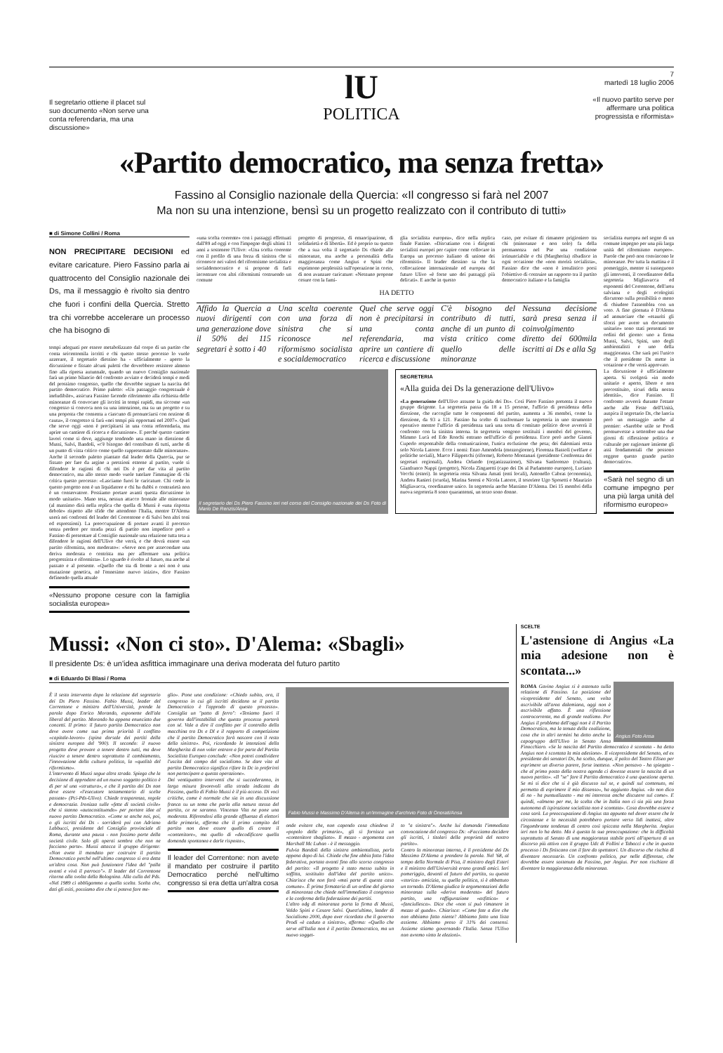Il segretario ottiene il placet sul suo documento «Non serve una conta referendaria, ma una discussione»
lU
POLITICA
7
martedì 18 luglio 2006
«Il nuovo partito serve per affermare una politica progressista e riformista»
«Partito democratico, ma senza fretta»
Fassino al Consiglio nazionale della Quercia: «Il congresso si farà nel 2007
Ma non su una intenzione, bensì su un progetto realizzato con il contributo di tutti»
■ di Simone Collini / Roma
NON PRECIPITARE DECISIONI ed evitare caricature. Piero Fassino parla ai quattrocento del Consiglio nazionale dei Ds, ma il messaggio è rivolto sia dentro che fuori i confini della Quercia. Stretto tra chi vorrebbe accelerare un processo che ha bisogno di
tempi adeguati per essere metabolizzato dal corpo di un partito che conta seicentomila iscritti e chi questo stesso processo lo vuole azzerare, il segretario diessino ha - ufficialmente - aperto la discussione e fissato alcuni paletti che dovrebbero resistere almeno fino alla ripresa autunnale, quando un nuovo Consiglio nazionale farà un primo bilancio del confronto avviato e deciderà tempi e modi del prossimo congresso, quello che dovrebbe segnare la nascita del partito democratico. Primo paletto: «Un passaggio congressuale è ineludibile», assicura Fassino facendo riferimento alla richiesta delle minoranze di convocare gli iscritti in tempi rapidi, ma siccome «un congresso si convoca non su una intenzione, ma su un progetto e su una proposta che consenta a ciascuno di pronunciarsi con nozione di causa», il congresso si farà «nei tempi più opportuni nel 2007». Quel che serve oggi «non è precipitarsi in una conta referendaria, ma aprire un cantiere di ricerca e discussione». E perché questo cantiere lavori come si deve, aggiunge tendendo una mano in direzione di Mussi, Salvi, Bandoli, «c'è bisogno del contributo di tutti, anche di un punto di vista critico come quello rappresentato dalle minoranze». Anche il secondo paletto piantato dal leader della Quercia, pur se fissato per fare da argine a pressioni esterne al partito, vuole sì difendere le ragioni di chi nei Ds è per dar vita al partito democratico, ma allo stesso modo vuole tutelare l'immagine di chi critica questo processo: «Lasciamo fuori le caricature. Chi crede in questo progetto non è un liquidatore e chi ha dubbi o contrarietà non è un conservatore. Possiamo portare avanti questa discussione in modo unitario». Mano tesa, nessun attacco frontale alle minoranze (al massimo dirà nella replica che quella di Mussi è «una risposta debole» rispetto alle sfide che attendono l'Italia, mentre D'Alema userà nei confronti del leader del Correntone e di Salvi ben altri toni ed espressioni). La preoccupazione di portare avanti il processo senza perdere per strada pezzi di partito non impedisce però a Fassino di presentare al Consiglio nazionale una relazione tutta tesa a difendere le ragioni dell'Ulivo che verrà, e che dovrà essere «un partito riformista, non moderato»: «Serve non per assecondare una deriva moderata o centrista ma per affermare una politica progressista e riformista». Lo sguardo è rivolto al futuro, ma anche al passato e al presente. «Quello che sta di fronte a noi non è una mutazione genetica, né l'ennesimo nuovo inizio», dice Fassino definendo quella attuale
«Nessuno propone cesure con la famiglia socialista europea»
«una scelta coerente» con i passaggi effettuati dall'89 ad oggi e con l'impegno degli ultimi 11 anni a sostenere l'Ulivo: «Una scelta coerente con il profilo di una forza di sinistra che si riconosce nei valori del riformismo socialista e socialdemocratico e si propone di farli incontrare con altri riformismi costruendo un comune
progetto di progresso, di emancipazione, di solidarietà e di libertà». Ed è proprio su questo che a sua volta il segretario Ds chiede alle minoranze, ma anche a personalità della maggioranza come Angius e Spini che esprimono perplessità sull'operazione in corso, di non avanzare caricature: «Nessuno propone cesure con la fami-
glia socialista europea», dice nella replica finale Fassino. «Discutiamo con i dirigenti socialisti europei per capire come collocare in Europa un processo italiano di unione dei riformisti». Il leader diessino sa che la collocazione internazionale ed europea del futuro Ulivo «è forse uno dei passaggi più delicati». E anche in questo
caso, per evitare di rimanere prigioniero tra chi (minoranze e non solo) fa della permanenza nel Pse una condizione irrinunciabile e chi (Margherita) ribadisce in ogni occasione che «non morirà socialista», Fassino dice che «non è irrealistico porsi l'obiettivo di costruire un rapporto tra il partito democratico italiano e la famiglia
HA DETTO
Affido la Quercia a nuovi dirigenti con una generazione dove il 50% dei 115 segretari è sotto i 40
Una scelta coerente con una forza di sinistra che si riconosce nel riformismo socialista e socialdemocratico
Quel che serve oggi non è precipitarsi in una conta referendaria, ma aprire un cantiere di ricerca e discussione
C'è bisogno del contributo di tutti, anche di un punto di vista critico come quello delle minoranze
Nessuna decisione sarà presa senza il coinvolgimento diretto dei 600mila iscritti ai Ds e alla Sg
Il segretario dei Ds Piero Fassino ieri nel corso del Consiglio nazionale dei Ds Foto di Mario De Renzis/Ansa
SEGRETERIA
«Alla guida dei Ds la generazione dell'Ulivo»
«La generazione dell'Ulivo assume la guida dei Ds». Così Piero Fassino presenta il nuovo gruppo dirigente. La segreteria passa da 18 a 15 persone, l'ufficio di presidenza della direzione, che raccoglie tutte le componenti del partito, aumenta a 36 membri, come la direzione, da 93 a 121. Fassino ha scelto di trasformare la segreteria in uno strumento operativo mentre l'ufficio di presidenza sarà una sorta di comitato politico dove avverrà il confronto con la sinistra interna. In segreteria vengono sostituiti i membri del governo, Mimmo Lucà ed Edo Ronchi entrano nell'ufficio di presidenza. Esce però anche Gianni Cuperlo responsabile della comunicazione, l'unica esclusione che pesa; dei dalemiani resta solo Nicola Latorre. Ecco i nomi: Enzo Amendola (mezzogiorno), Fiorenza Bassoli (welfare e politiche sociali), Marco Filippeschi (riforme), Roberto Montanari (presidente Conferenza dei segretari regionali), Andrea Orlando (organizzazione), Silvana Sanlorenzo (cultura), Gianfranco Nappi (progetto), Nicola Zingaretti (capo dei Ds al Parlamento europeo), Luciano Vecchi (esteri). In segreteria resta Silvana Amati (enti locali), Antonello Cabras (economia), Andrea Ranieri (scuola), Marina Sereni e Nicola Latorre, il tesoriere Ugo Sposetti e Maurizio Migliavacca, coordinatore unico. In segreteria anche Massimo D'Alema. Dei 15 membri della nuova segreteria 8 sono quarantenni, un terzo sono donne.
socialista europea nel segno di un comune impegno per una più larga unità del riformismo europeo». Parole che però non convincono le minoranze. Per tutta la mattina e il pomeriggio, mentre si susseguono gli interventi, il coordinatore della segreteria Migliavacca ed esponenti del Correntone, dell'area salviana e degli ecologisti discutono sulla possibilità o meno di chiudere l'assemblea con un voto. A fine giornata è D'Alema ad annunciare che «esauriti gli sforzi per avere un documento unitario» sono stati presentati tre ordini del giorno: uno a firma Mussi, Salvi, Spini, uno degli ambientalisti e uno della maggioranza. Che sarà poi l'unico che il presidente Ds mette in votazione e che verrà approvato.
La discussione è ufficialmente aperta. Si svolgerà «in modo unitario e aperto, libero e non precostituito, sicuri della nostra identità», dice Fassino. Il confronto avverrà durante l'estate anche alle Feste dell'Unità, auspica il segretario Ds, che lancia però un messaggio anche al premier: «Sarebbe utile se Prodi promuovesse a settembre una due giorni di riflessione politica e culturale per ragionare insieme gli assi fondamentali che possono reggere questo grande partito democratico».
«Sarà nel segno di un comune impegno per una più larga unità del riformismo europeo»
Mussi: «Non ci sto». D'Alema: «Sbagli»
Il presidente Ds: è un'idea asfittica immaginare una deriva moderata del futuro partito
■ di Eduardo Di Blasi / Roma
È il sesto intervento dopo la relazione del segretario dei Ds Piero Fassino. Fabio Mussi, leader del Correntone e ministro dell'Università, prende la parola dopo Enrico Morando, esponente dell'ala liberal del partito. Morando ha appena enunciato due concetti. Il primo: il futuro partito Democratico non deve avere come sua prima priorità il conflitto «capitale-lavoro» (spina dorsale dei partiti della sinistra europea del '900). Il secondo: il nuovo progetto deve provare a tenere dentro tutti, ma deve riuscire a tenere dentro soprattutto il cambiamento, l'innovazione della cultura politica, la «qualità del riformismo».
L'intervento di Mussi segue altra strada. Spiega che la decisione di approdare ad un nuovo soggetto politico è di per sé una «struttura», e che il partito dei Ds non deve essere «l'esecutore testamentario di scelte passate» (Pci-Pds-Ulivo). Chiede trasparenza, regole e democrazia. Ironizza sulle «fette di società civile» che si stanno «autocostituendo» per portare idee al nuovo partito Democratico. «Come se anche noi, poi, o gli iscritti dei Ds - sorriderà poi con Adriano Labbucci, presidente del Consiglio provinciale di Roma, durante una pausa - non fossimo parte della società civile. Solo gli operai sembra che non ne facciano parte». Mussi attacca il gruppo dirigente: «Non avete il mandato per costruire il partito Democratico perché nell'ultimo congresso si era detta un'altra cosa. Non può funzionare l'idea del "palla avanti e vivà il parroco"». Il leader del Correntone ritorna alla svolta della Bolognina. Alla culla del Pds. «Nel 1989 ci obbligammo a quella scelta. Scelta che, dati gli esiti, possiamo dire che si poteva fare me-
glio». Pone una condizione: «Chiedo subito, ora, il congresso in cui gli iscritti decidano se il partito Democratico è l'approdo di questo processo». Consiglia un "patto di ferro": «Teniamo fuori il governo dall'instabilità che questo processo porterà con sé. Vale a dire il conflitto per il controllo della macchina tra Ds e Dl e il rapporto di competizione che il partito Democratico farà nascere con il resto della sinistra». Poi, ricordando le intenzioni della Margherita di non voler entrare a far parte del Partito Socialista Europeo conclude: «Non potrei condividere l'uscita dal campo del socialismo. Se dare vita al partito Democratico significa rifare la Dc io preferirei non partecipare a questa operazione».
Dei ventiquattro interventi che si succederanno, in larga misura favorevoli alla strada indicata da Fassino, quello di Fabio Mussi è il più acceso. Di voci critiche, come è normale che sia in una discussione franca su un tema che parla alla natura stessa del partito, ce ne saranno. Vincenzo Vita ne pone una moderata. Riferendosi alla grande affluenza di elettori delle primarie, afferma che il primo compito del partito non deve essere quello di creare il «contenitore», ma quello di «decodificare quella domanda spontanea e darle risposta»,
Il leader del Correntone: non avete il mandato per costruire il partito Democratico perché nell'ultimo congresso si era detta un'altra cosa
Fabio Mussi e Massimo D'Alema in un'immagine d'archivio Foto di Onorati/Ansa
onde evitare che, non capendo cosa chiedeva il «popolo delle primarie», gli si fornisca un «contenitore sbagliato». Il mezzo - argomenta con Marshall Mc Luhan - è il messaggio.
Fulvia Bandoli della sinistra ambientalista, parla appena dopo di lui. Chiede che fine abbia fatto l'idea federativa, portata avanti fino allo scorso congresso del partito: «Il progetto è stato messo subito in soffitta, sostituito dall'idea del partito unico». Chiarisce che non farà «mai parte di questa casa comune». È prima firmataria di un ordine del giorno di minoranza che chiede nell'immediato il congresso e la conferma della federazione dei partiti.
L'altro odg di minoranza porta la firma di Mussi, Valdo Spini e Cesare Salvi. Quest'ultimo, leader di Socialismo 2000, dopo aver ricordato che il governo Prodi «è caduto a sinistra», afferma: «Quello che serve all'Italia non è il partito Democratico, ma un nuovo sogget-
to "a sinistra"». Anche lui domanda l'immediata convocazione del congresso Ds: «Facciamo decidere gli iscritti, i titolari della proprietà del nostro partito».
Contro la minoranza interna, è il presidente dei Ds Massimo D'Alema a prendere la parola. Nel '68, al tempo della Normale di Pisa, il ministro degli Esteri e il ministro dell'Università erano grandi amici. Ieri pomeriggio, davanti al futuro del partito, su questa «storica» amicizia, su quella politica, si è abbattuto un tornado. D'Alema giudica le argomentazioni della minoranza sulla «deriva moderata» del futuro partito, una raffigurazione «asfittica» e «fanciullesca». Dice che «non si può rimanere in mezzo al guado». Chiarisce: «Come fate a dire che non abbiamo fatto niente? Abbiamo fatto una lista assieme. Abbiamo preso il 31% dei consensi. Assieme stiamo governando l'Italia. Senza l'Ulivo non avremo vinto le elezioni».
SCELTE
L'astensione di Angius «La mia adesione non è scontata...»
Angius Foto Ansa
ROMA Gavino Angius si è astenuto sulla relazione di Fassino. La posizione del vicepresidente del Senato, una volta ascrivibile all'area dalemiana, oggi non è ascrivibile affatto. È una riflessione controcorrente, ma di grande realismo. Per Angius il problema dell'oggi non è il Partito Democratico, ma la tenuta della coalizione, cosa che in altri termini ha detto anche la capogruppo dell'Ulivo in Senato Anna Finocchiaro. «Se la nascita del Partito democratico è scontata - ha detto Angius non è scontata la mia adesione». Il vicepresidente del Senato, ed ex presidente dei senatori Ds, ha scelto, dunque, il palco del Teatro Eliseo per esprimere un diverso parere, forse inatteso. «Non pensavo - ha spiegato - che al primo posto della nostra agenda ci dovesse essere la nascita di un nuovo partito». «Il "se" fare il Partito democratico è una questione aperta. Se mi si dice che si è già discusso sul se, e quindi sul contenuto, mi permetto di esprimere il mio dissenso», ha aggiunto Angius. «Io non dico di no - ha puntualizzato - ma mi interessa anche discutere sul come». E quindi, «almeno per me, la scelta che in Italia non ci sia più una forza autonoma di ispirazione socialista non è scontata». Cosa dovrebbe essere e cosa sarà. La preoccupazione di Angius sta appunto nel dover essere che le circostanze e la necessità potrebbero portare verso lidi inattesi, oltre l'ingombrante tendenza di centro così spiccata nella Margherita. Angius ieri non lo ha detto. Ma è questa la sua preoccupazione: che la difficoltà soprattutto al Senato di una maggioranza stabile porti all'apertura di un discorso più attivo con il gruppo Udc di Follini e Tabacci e che in questo processo i Ds finiscano con il fare da spettatori. Un discorso che rischia di diventare necessario. Un confronto politico, pur nelle differenze, che dovrebbe essere sostenuto da Fassino, per Angius. Per non rischiare di diventare la maggioranza della minoranza.